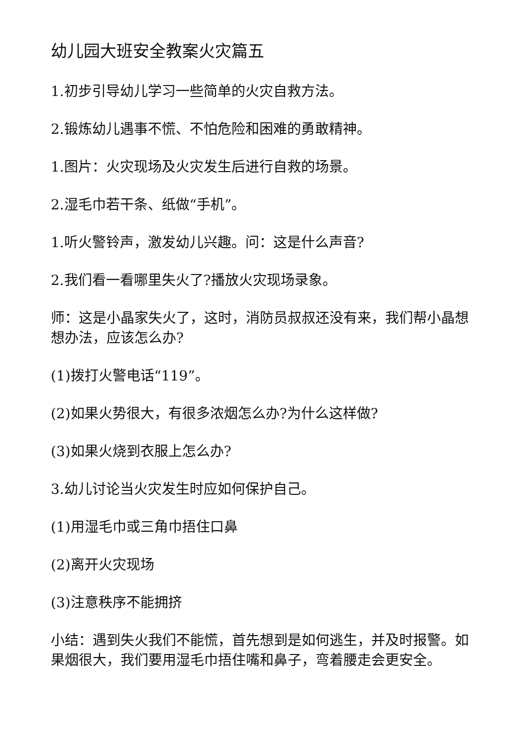幼儿园大班安全教案火灾篇五
1.初步引导幼儿学习一些简单的火灾自救方法。
2.锻炼幼儿遇事不慌、不怕危险和困难的勇敢精神。
1.图片：火灾现场及火灾发生后进行自救的场景。
2.湿毛巾若干条、纸做“手机”。
1.听火警铃声，激发幼儿兴趣。问：这是什么声音?
2.我们看一看哪里失火了?播放火灾现场录象。
师：这是小晶家失火了，这时，消防员叔叔还没有来，我们帮小晶想想办法，应该怎么办?
(1)拨打火警电话“119”。
(2)如果火势很大，有很多浓烟怎么办?为什么这样做?
(3)如果火烧到衣服上怎么办?
3.幼儿讨论当火灾发生时应如何保护自己。
(1)用湿毛巾或三角巾捂住口鼻
(2)离开火灾现场
(3)注意秩序不能拥挤
小结：遇到失火我们不能慌，首先想到是如何逃生，并及时报警。如果烟很大，我们要用湿毛巾捂住嘴和鼻子，弯着腰走会更安全。